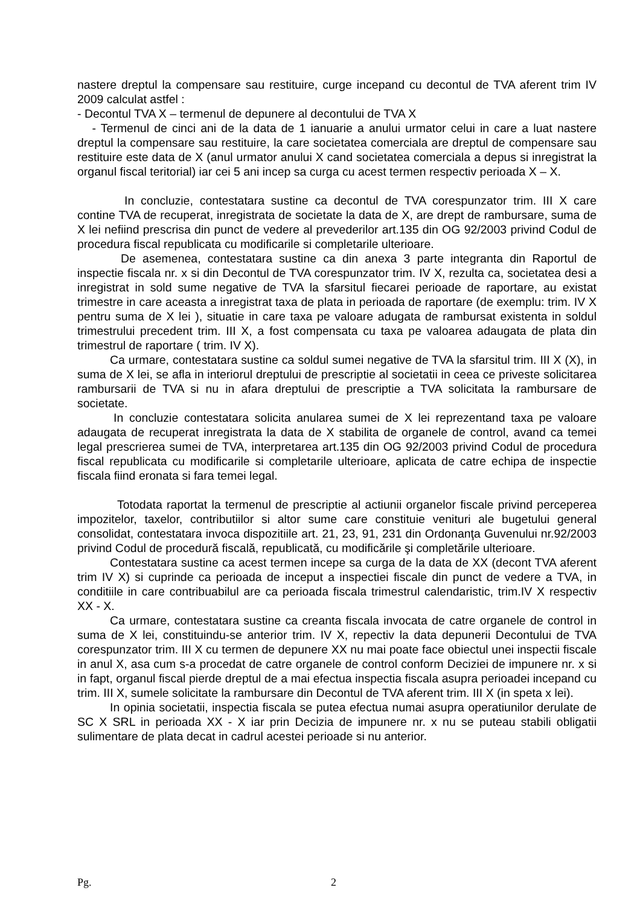nastere dreptul la compensare sau restituire, curge incepand cu decontul de TVA aferent trim IV 2009 calculat astfel :
- Decontul TVA X – termenul de depunere al decontului de TVA X
- Termenul de cinci ani de la data de 1 ianuarie a anului urmator celui in care a luat nastere dreptul la compensare sau restituire, la care societatea comerciala are dreptul de compensare sau restituire este data de X (anul urmator anului X cand societatea comerciala a depus si inregistrat la organul fiscal teritorial) iar cei 5 ani incep sa curga cu acest termen respectiv perioada X – X.
In concluzie, contestatara sustine ca decontul de TVA corespunzator trim. III X care contine TVA de recuperat, inregistrata de societate la data de X, are drept de rambursare, suma de X lei nefiind prescrisa din punct de vedere al prevederilor art.135 din OG 92/2003 privind Codul de procedura fiscal republicata cu modificarile si completarile ulterioare.
De asemenea, contestatara sustine ca din anexa 3 parte integranta din Raportul de inspectie fiscala nr. x si din Decontul de TVA corespunzator trim. IV X, rezulta ca, societatea desi a inregistrat in sold sume negative de TVA la sfarsitul fiecarei perioade de raportare, au existat trimestre in care aceasta a inregistrat taxa de plata in perioada de raportare (de exemplu: trim. IV X pentru suma de X lei ), situatie in care taxa pe valoare adugata de rambursat existenta in soldul trimestrului precedent trim. III X, a fost compensata cu taxa pe valoarea adaugata de plata din trimestrul de raportare ( trim. IV X).
Ca urmare, contestatara sustine ca soldul sumei negative de TVA la sfarsitul trim. III X (X), in suma de X lei, se afla in interiorul dreptului de prescriptie al societatii in ceea ce priveste solicitarea rambursarii de TVA si nu in afara dreptului de prescriptie a TVA solicitata la rambursare de societate.
In concluzie contestatara solicita anularea sumei de X lei reprezentand taxa pe valoare adaugata de recuperat inregistrata la data de X stabilita de organele de control, avand ca temei legal prescrierea sumei de TVA, interpretarea art.135 din OG 92/2003 privind Codul de procedura fiscal republicata cu modificarile si completarile ulterioare, aplicata de catre echipa de inspectie fiscala fiind eronata si fara temei legal.
Totodata raportat la termenul de prescriptie al actiunii organelor fiscale privind perceperea impozitelor, taxelor, contributiilor si altor sume care constituie venituri ale bugetului general consolidat, contestatara invoca dispozitiile art. 21, 23, 91, 231 din Ordonanţa Guvenului nr.92/2003 privind Codul de procedură fiscală, republicată, cu modificările şi completările ulterioare.
Contestatara sustine ca acest termen incepe sa curga de la data de XX (decont TVA aferent trim IV X) si cuprinde ca perioada de inceput a inspectiei fiscale din punct de vedere a TVA, in conditiile in care contribuabilul are ca perioada fiscala trimestrul calendaristic, trim.IV X respectiv XX - X.
Ca urmare, contestatara sustine ca creanta fiscala invocata de catre organele de control in suma de X lei, constituindu-se anterior trim. IV X, repectiv la data depunerii Decontului de TVA corespunzator trim. III X cu termen de depunere XX nu mai poate face obiectul unei inspectii fiscale in anul X, asa cum s-a procedat de catre organele de control conform Deciziei de impunere nr. x si in fapt, organul fiscal pierde dreptul de a mai efectua inspectia fiscala asupra perioadei incepand cu trim. III X, sumele solicitate la rambursare din Decontul de TVA aferent trim. III X (in speta x lei).
In opinia societatii, inspectia fiscala se putea efectua numai asupra operatiunilor derulate de SC X SRL in perioada XX - X iar prin Decizia de impunere nr. x nu se puteau stabili obligatii sulimentare de plata decat in cadrul acestei perioade si nu anterior.
Pg. 2